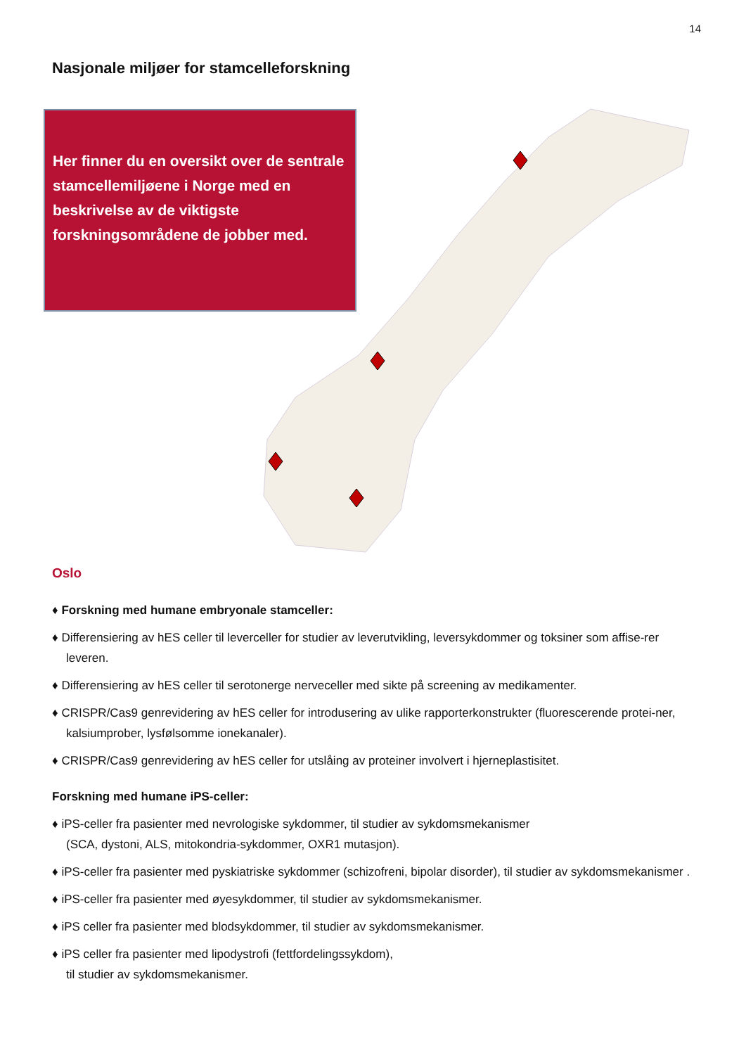14
Nasjonale miljøer for stamcelleforskning
Her finner du en oversikt over de sentrale stamcellemiljøene i Norge med en beskrivelse av de viktigste forskningsområdene de jobber med.
Oslo
♦ Forskning med humane embryonale stamceller:
♦ Differensiering av hES celler til leverceller for studier av leverutvikling, leversykdommer og toksiner som affise-rer leveren.
♦ Differensiering av hES celler til serotonerge nerveceller med sikte på screening av medikamenter.
♦ CRISPR/Cas9 genrevidering av hES celler for introdusering av ulike rapporterkonstrukter (fluorescerende protei-ner, kalsiumprober, lysfølsomme ionekanaler).
♦ CRISPR/Cas9 genrevidering av hES celler for utslåing av proteiner involvert i hjerneplastisitet.
Forskning med humane iPS-celler:
♦ iPS-celler fra pasienter med nevrologiske sykdommer, til studier av sykdomsmekanismer
(SCA, dystoni, ALS, mitokondria-sykdommer, OXR1 mutasjon).
♦ iPS-celler fra pasienter med pyskiatriske sykdommer (schizofreni, bipolar disorder), til studier av sykdomsmekanismer .
♦ iPS-celler fra pasienter med øyesykdommer, til studier av sykdomsmekanismer.
♦ iPS celler fra pasienter med blodsykdommer, til studier av sykdomsmekanismer.
♦ iPS celler fra pasienter med lipodystrofi (fettfordelingssykdom),
til studier av sykdomsmekanismer.